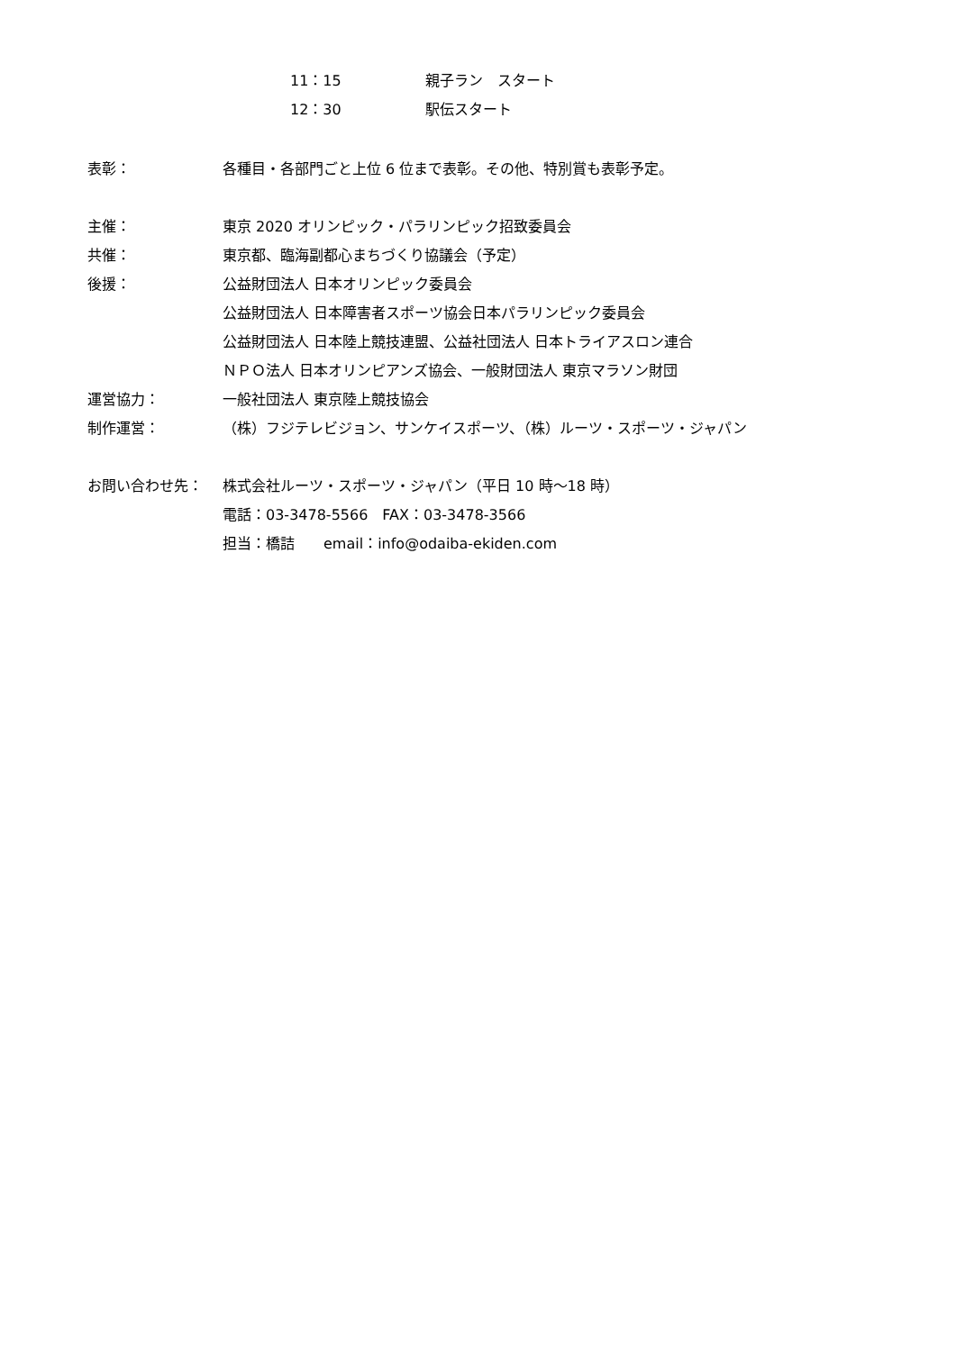11：15 親子ラン　スタート
12：30 駅伝スタート
表彰： 各種目・各部門ごと上位 6 位まで表彰。その他、特別賞も表彰予定。
主催： 東京 2020 オリンピック・パラリンピック招致委員会
共催： 東京都、臨海副都心まちづくり協議会（予定）
後援： 公益財団法人 日本オリンピック委員会
公益財団法人 日本障害者スポーツ協会日本パラリンピック委員会
公益財団法人 日本陸上競技連盟、公益社団法人 日本トライアスロン連合
ＮＰＯ法人 日本オリンピアンズ協会、一般財団法人 東京マラソン財団
運営協力： 一般社団法人 東京陸上競技協会
制作運営： （株）フジテレビジョン、サンケイスポーツ、（株）ルーツ・スポーツ・ジャパン
お問い合わせ先： 株式会社ルーツ・スポーツ・ジャパン（平日 10 時～18 時）
電話：03-3478-5566　FAX：03-3478-3566
担当：橋詰　　email：info@odaiba-ekiden.com